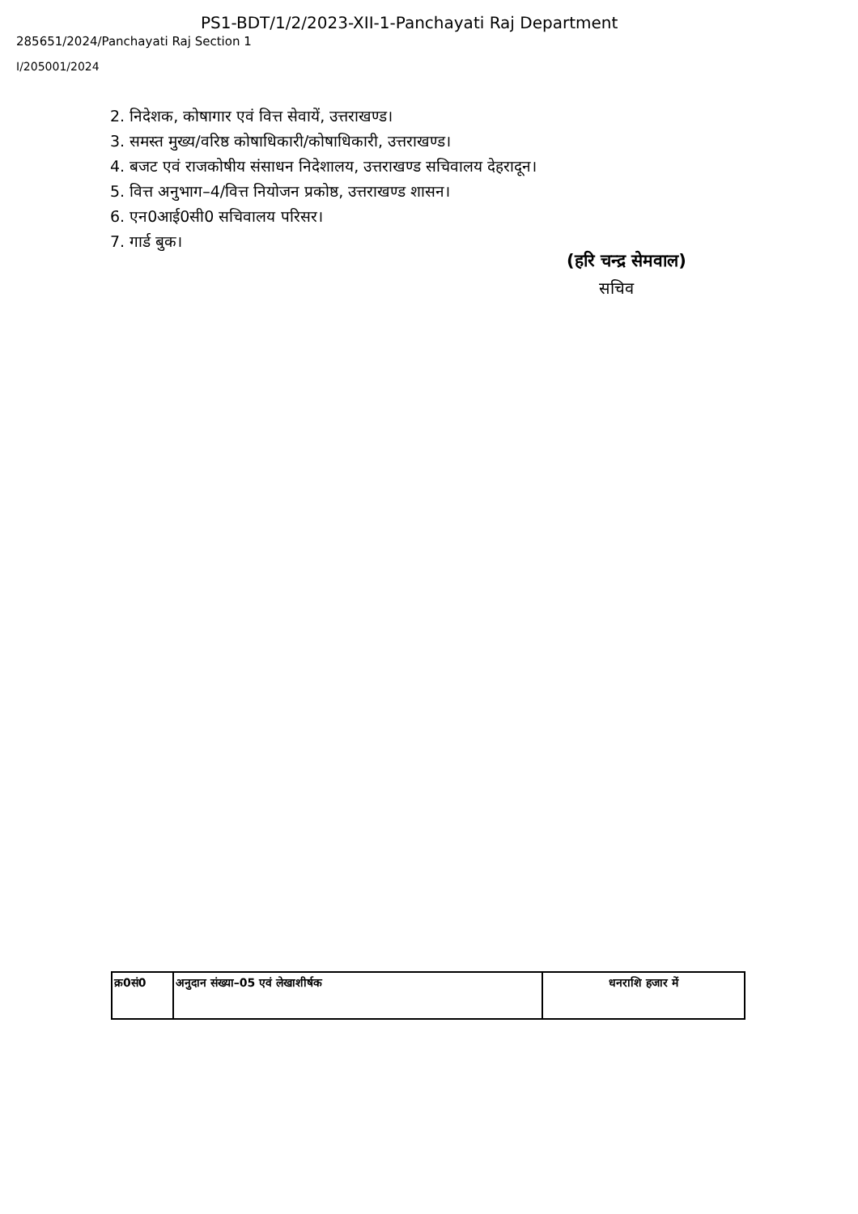PS1-BDT/1/2/2023-XII-1-Panchayati Raj Department
285651/2024/Panchayati Raj Section 1
I/205001/2024
2. निदेशक, कोषागार एवं वित्त सेवायें, उत्तराखण्ड।
3. समस्त मुख्य/वरिष्ठ कोषाधिकारी/कोषाधिकारी, उत्तराखण्ड।
4. बजट एवं राजकोषीय संसाधन निदेशालय, उत्तराखण्ड सचिवालय देहरादून।
5. वित्त अनुभाग–4/वित्त नियोजन प्रकोष्ठ, उत्तराखण्ड शासन।
6. एन0आई0सी0 सचिवालय परिसर।
7. गार्ड बुक।
(हरि चन्द्र सेमवाल)
सचिव
| क्र0सं0 | अनुदान संख्या–05 एवं लेखाशीर्षक | धनराशि हजार में |